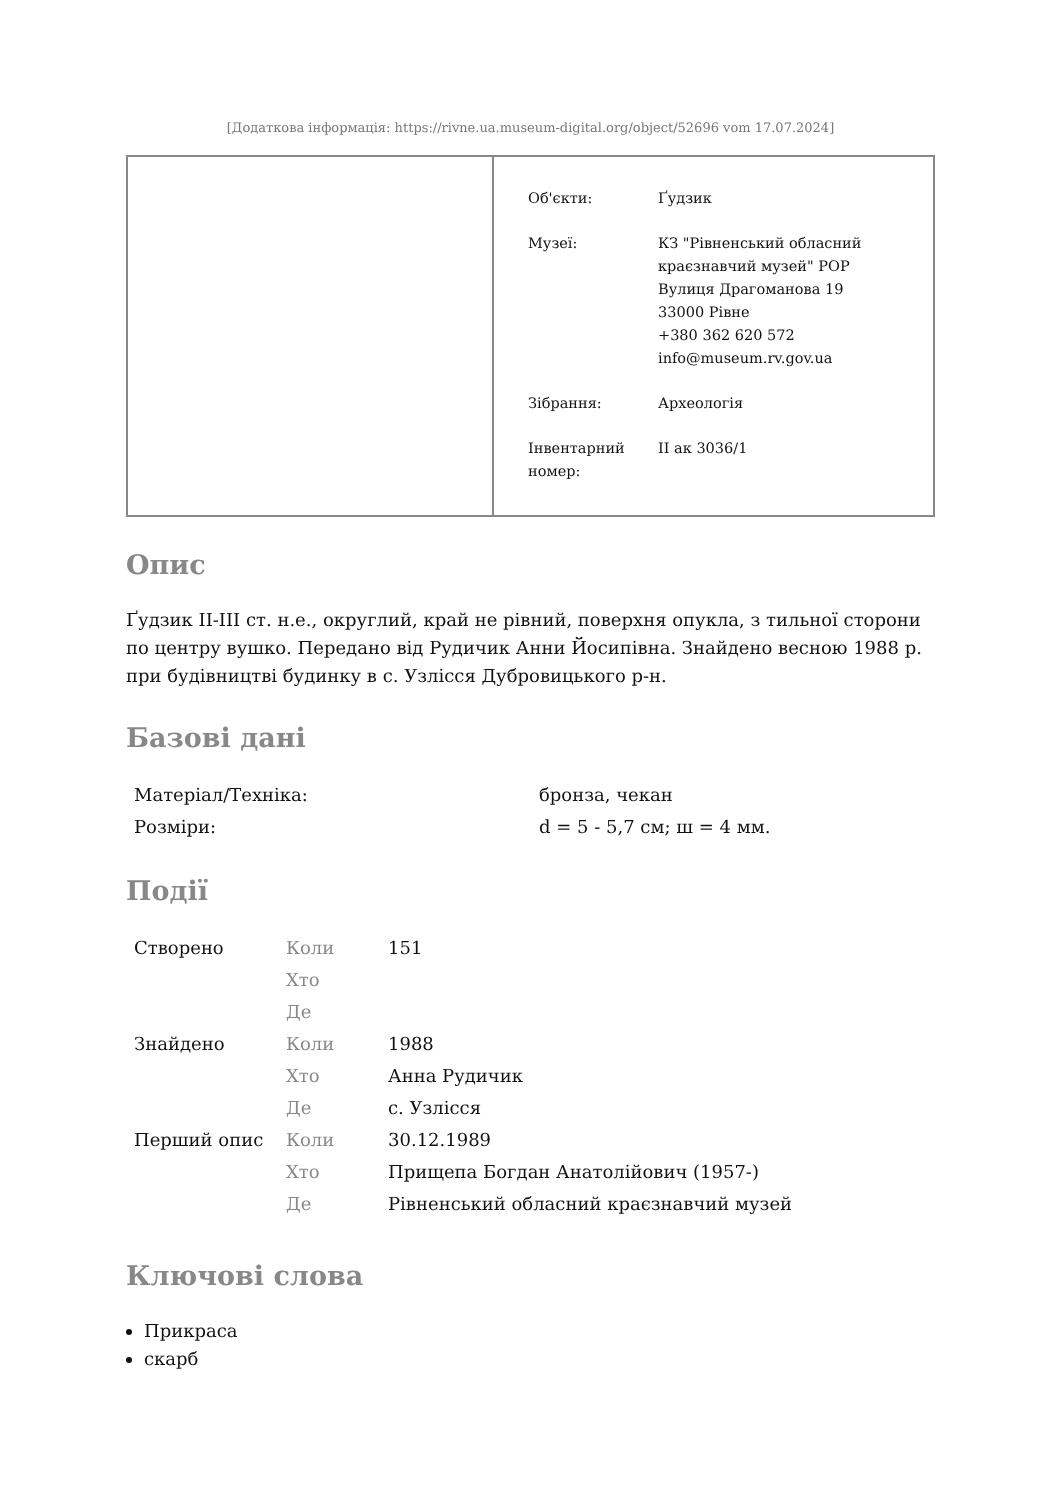[Додаткова інформація: https://rivne.ua.museum-digital.org/object/52696 vom 17.07.2024]
| Об'єкти: | Ґудзик |
| Музеї: | КЗ "Рівненський обласний краєзнавчий музей" РОР Вулиця Драгоманова 19 33000 Рівне +380 362 620 572 info@museum.rv.gov.ua |
| Зібрання: | Археологія |
| Інвентарний номер: | II ак 3036/1 |
Опис
Ґудзик II-III ст. н.е., округлий, край не рівний, поверхня опукла, з тильної сторони по центру вушко. Передано від Рудичик Анни Йосипівна. Знайдено весною 1988 р. при будівництві будинку в с. Узлісся Дубровицького р-н.
Базові дані
| Матеріал/Техніка: | бронза, чекан |
| Розміри: | d = 5 - 5,7 см; ш = 4 мм. |
Події
| Створено | Коли | 151 |
| | Хто | |
| | Де | |
| Знайдено | Коли | 1988 |
| | Хто | Анна Рудичик |
| | Де | с. Узлісся |
| Перший опис | Коли | 30.12.1989 |
| | Хто | Прищепа Богдан Анатолійович (1957-) |
| | Де | Рівненський обласний краєзнавчий музей |
Ключові слова
Прикраса
скарб